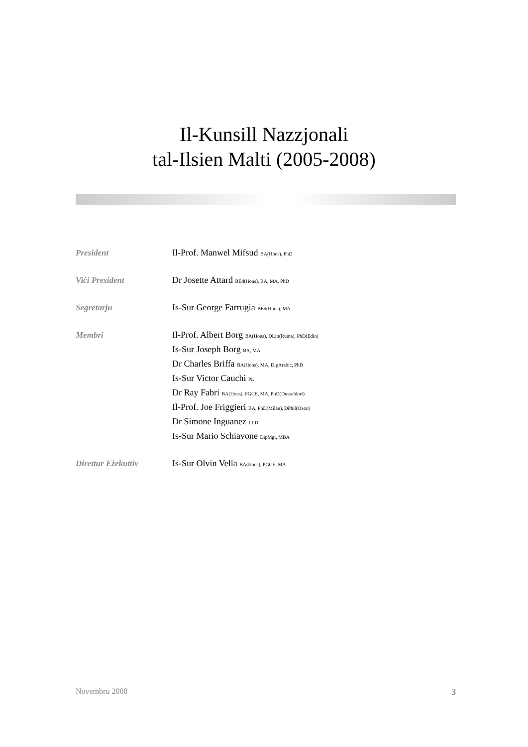Il-Kunsill Nazzjonali
tal-Ilsien Malti (2005-2008)
President Il-Prof. Manwel Mifsud BA(Hons), PhD
Viċi President Dr Josette Attard BEd(Hons), BA, MA, PhD
Segretarju Is-Sur George Farrugia BEd(Hons), MA
Membri Il-Prof. Albert Borg BA(Hons), DLitt(Ruma), PhD(Edin)
Is-Sur Joseph Borg BA, MA
Dr Charles Briffa BA(Hons), MA, DipArabic, PhD
Is-Sur Victor Cauchi PL
Dr Ray Fabri BA(Hons), PGCE, MA, PhD(Dusseldorf)
Il-Prof. Joe Friggieri BA, PhD(Milan), DPhil(Oxon)
Dr Simone Inguanez LLD
Is-Sur Mario Schiavone DipMgt, MBA
Direttur Eżekuttiv Is-Sur Olvin Vella BA(Hons), PGCE, MA
Novembru 2008 3